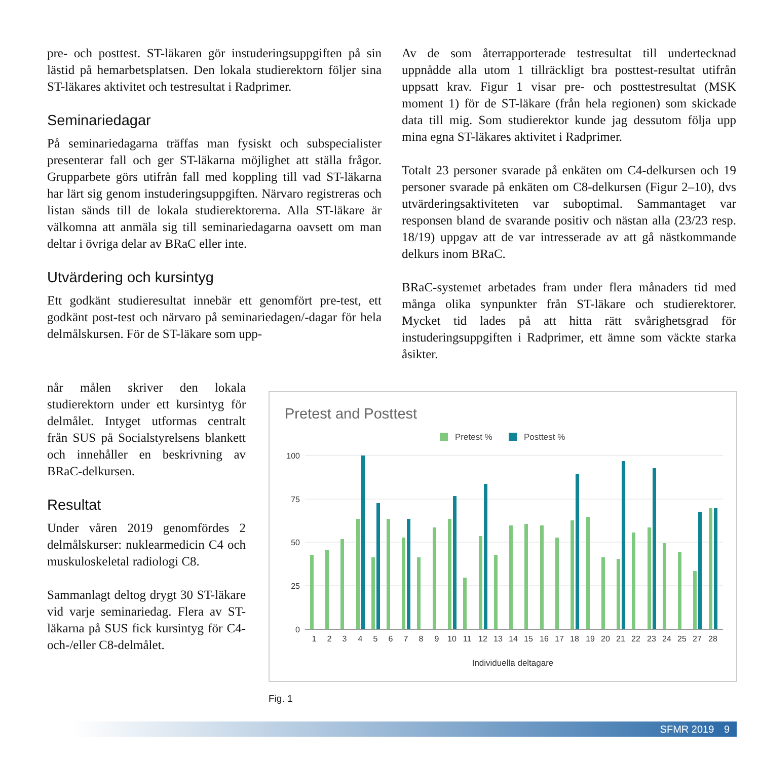pre- och posttest. ST-läkaren gör instuderingsuppgiften på sin lästid på hemarbetsplatsen. Den lokala studierektorn följer sina ST-läkares aktivitet och testresultat i Radprimer.
Seminariedagar
På seminariedagarna träffas man fysiskt och subspecialister presenterar fall och ger ST-läkarna möjlighet att ställa frågor. Grupparbete görs utifrån fall med koppling till vad ST-läkarna har lärt sig genom instuderingsuppgiften. Närvaro registreras och listan sänds till de lokala studierektorerna. Alla ST-läkare är välkomna att anmäla sig till seminariedagarna oavsett om man deltar i övriga delar av BRaC eller inte.
Utvärdering och kursintyg
Ett godkänt studieresultat innebär ett genomfört pre-test, ett godkänt post-test och närvaro på seminariedagen/-dagar för hela delmålskursen. För de ST-läkare som upp-
Av de som återrapporterade testresultat till undertecknad uppnådde alla utom 1 tillräckligt bra posttest-resultat utifrån uppsatt krav. Figur 1 visar pre- och posttestresultat (MSK moment 1) för de ST-läkare (från hela regionen) som skickade data till mig. Som studierektor kunde jag dessutom följa upp mina egna ST-läkares aktivitet i Radprimer.
Totalt 23 personer svarade på enkäten om C4-delkursen och 19 personer svarade på enkäten om C8-delkursen (Figur 2–10), dvs utvärderingsaktiviteten var suboptimal. Sammantaget var responsen bland de svarande positiv och nästan alla (23/23 resp. 18/19) uppgav att de var intresserade av att gå nästkommande delkurs inom BRaC.
BRaC-systemet arbetades fram under flera månaders tid med många olika synpunkter från ST-läkare och studierektorer. Mycket tid lades på att hitta rätt svårighetsgrad för instuderingsuppgiften i Radprimer, ett ämne som väckte starka åsikter.
når målen skriver den lokala studierektorn under ett kursintyg för delmålet. Intyget utformas centralt från SUS på Socialstyrelsens blankett och innehåller en beskrivning av BRaC-delkursen.
Resultat
Under våren 2019 genomfördes 2 delmålskurser: nuklearmedicin C4 och muskuloskeletal radiologi C8.
Sammanlagt deltog drygt 30 ST-läkare vid varje seminariedag. Flera av ST-läkarna på SUS fick kursintyg för C4- och-/eller C8-delmålet.
Pretest and Posttest
Pretest %
Posttest %
100
75
50
25
0
Individuella deltagare
1
2
3
4
5
6
7
8
9
10
11
12
13
14
15
16
17
18
19
20
21
22
23
24
25
27
28
Fig. 1
SFMR 2019 9